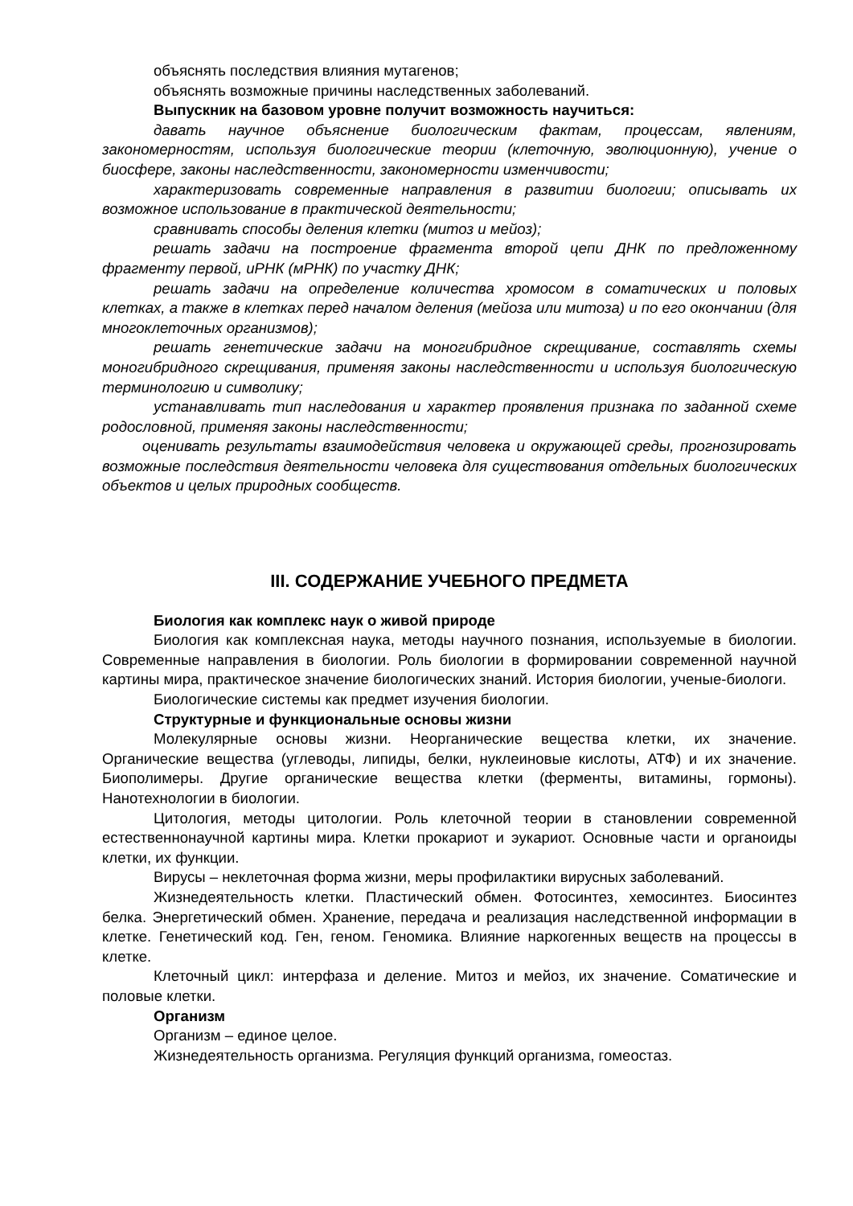объяснять последствия влияния мутагенов;
объяснять возможные причины наследственных заболеваний.
Выпускник на базовом уровне получит возможность научиться:
давать научное объяснение биологическим фактам, процессам, явлениям, закономерностям, используя биологические теории (клеточную, эволюционную), учение о биосфере, законы наследственности, закономерности изменчивости;
характеризовать современные направления в развитии биологии; описывать их возможное использование в практической деятельности;
сравнивать способы деления клетки (митоз и мейоз);
решать задачи на построение фрагмента второй цепи ДНК по предложенному фрагменту первой, иРНК (мРНК) по участку ДНК;
решать задачи на определение количества хромосом в соматических и половых клетках, а также в клетках перед началом деления (мейоза или митоза) и по его окончании (для многоклеточных организмов);
решать генетические задачи на моногибридное скрещивание, составлять схемы моногибридного скрещивания, применяя законы наследственности и используя биологическую терминологию и символику;
устанавливать тип наследования и характер проявления признака по заданной схеме родословной, применяя законы наследственности;
оценивать результаты взаимодействия человека и окружающей среды, прогнозировать возможные последствия деятельности человека для существования отдельных биологических объектов и целых природных сообществ.
III. СОДЕРЖАНИЕ УЧЕБНОГО ПРЕДМЕТА
Биология как комплекс наук о живой природе
Биология как комплексная наука, методы научного познания, используемые в биологии. Современные направления в биологии. Роль биологии в формировании современной научной картины мира, практическое значение биологических знаний. История биологии, ученые-биологи.
Биологические системы как предмет изучения биологии.
Структурные и функциональные основы жизни
Молекулярные основы жизни. Неорганические вещества клетки, их значение. Органические вещества (углеводы, липиды, белки, нуклеиновые кислоты, АТФ) и их значение. Биополимеры. Другие органические вещества клетки (ферменты, витамины, гормоны). Нанотехнологии в биологии.
Цитология, методы цитологии. Роль клеточной теории в становлении современной естественнонаучной картины мира. Клетки прокариот и эукариот. Основные части и органоиды клетки, их функции.
Вирусы – неклеточная форма жизни, меры профилактики вирусных заболеваний.
Жизнедеятельность клетки. Пластический обмен. Фотосинтез, хемосинтез. Биосинтез белка. Энергетический обмен. Хранение, передача и реализация наследственной информации в клетке. Генетический код. Ген, геном. Геномика. Влияние наркогенных веществ на процессы в клетке.
Клеточный цикл: интерфаза и деление. Митоз и мейоз, их значение. Соматические и половые клетки.
Организм
Организм – единое целое.
Жизнедеятельность организма. Регуляция функций организма, гомеостаз.